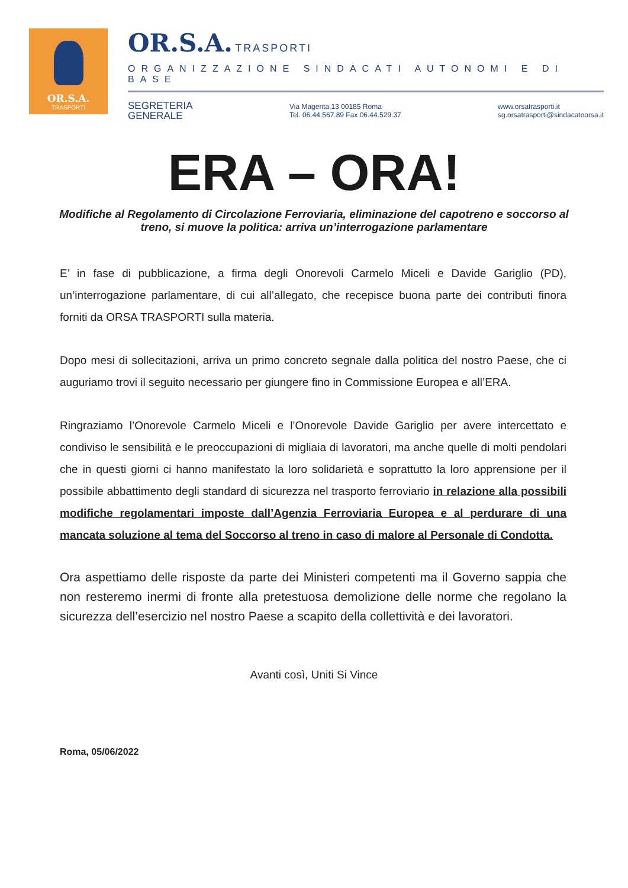OR.S.A.
TRASPORTI
OR.S.A. TRASPORTI
ORGANIZZAZIONE SINDACATI AUTONOMI E DI BASE
SEGRETERIA
GENERALE
Via Magenta,13 00185 Roma
Tel. 06.44.567.89 Fax 06.44.529.37
www.orsatrasporti.it
sg.orsatrasporti@sindacatoorsa.it
ERA – ORA!
Modifiche al Regolamento di Circolazione Ferroviaria, eliminazione del capotreno e soccorso al treno, si muove la politica: arriva un’interrogazione parlamentare
E’ in fase di pubblicazione, a firma degli Onorevoli Carmelo Miceli e Davide Gariglio (PD), un’interrogazione parlamentare, di cui all’allegato, che recepisce buona parte dei contributi finora forniti da ORSA TRASPORTI sulla materia.
Dopo mesi di sollecitazioni, arriva un primo concreto segnale dalla politica del nostro Paese, che ci auguriamo trovi il seguito necessario per giungere fino in Commissione Europea e all’ERA.
Ringraziamo l’Onorevole Carmelo Miceli e l’Onorevole Davide Gariglio per avere intercettato e condiviso le sensibilità e le preoccupazioni di migliaia di lavoratori, ma anche quelle di molti pendolari che in questi giorni ci hanno manifestato la loro solidarietà e soprattutto la loro apprensione per il possibile abbattimento degli standard di sicurezza nel trasporto ferroviario in relazione alla possibili modifiche regolamentari imposte dall’Agenzia Ferroviaria Europea e al perdurare di una mancata soluzione al tema del Soccorso al treno in caso di malore al Personale di Condotta.
Ora aspettiamo delle risposte da parte dei Ministeri competenti ma il Governo sappia che non resteremo inermi di fronte alla pretestuosa demolizione delle norme che regolano la sicurezza dell’esercizio nel nostro Paese a scapito della collettività e dei lavoratori.
Avanti così, Uniti Si Vince
Roma, 05/06/2022